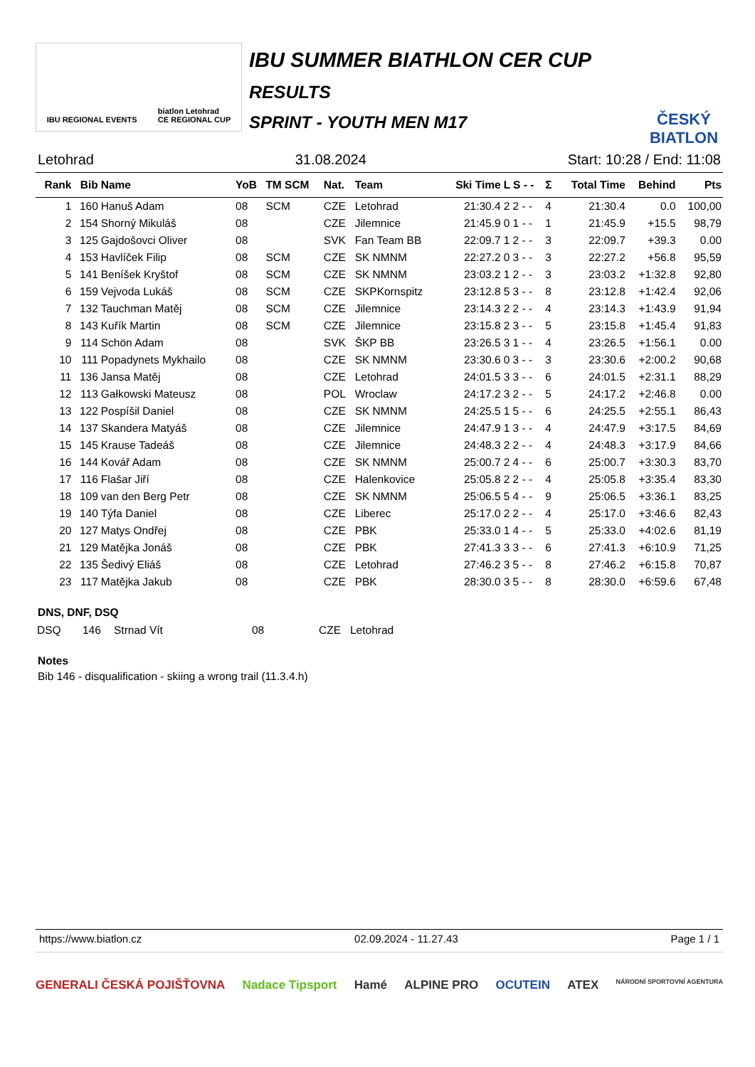IBU REGIONAL EVENTS biatlon Letohrad
CE REGIONAL CUP
IBU SUMMER BIATHLON CER CUP
RESULTS
SPRINT - YOUTH MEN M17
ČESKÝ BIATLON
Letohrad 31.08.2024 Start: 10:28 / End: 11:08
| Rank | Bib | Name | YoB | TM SCM | Nat. | Team | Ski Time | L S - - | Σ | Total Time | Behind | Pts |
| --- | --- | --- | --- | --- | --- | --- | --- | --- | --- | --- | --- | --- |
| 1 | 160 | Hanuš Adam | 08 | SCM | CZE | Letohrad | 21:30.4 | 2 2 - - | 4 | 21:30.4 | 0.0 | 100,00 |
| 2 | 154 | Shorný Mikuláš | 08 | | CZE | Jilemnice | 21:45.9 | 0 1 - - | 1 | 21:45.9 | +15.5 | 98,79 |
| 3 | 125 | Gajdošovci Oliver | 08 | | SVK | Fan Team BB | 22:09.7 | 1 2 - - | 3 | 22:09.7 | +39.3 | 0.00 |
| 4 | 153 | Havlíček Filip | 08 | SCM | CZE | SK NMNM | 22:27.2 | 0 3 - - | 3 | 22:27.2 | +56.8 | 95,59 |
| 5 | 141 | Beníšek Kryštof | 08 | SCM | CZE | SK NMNM | 23:03.2 | 1 2 - - | 3 | 23:03.2 | +1:32.8 | 92,80 |
| 6 | 159 | Vejvoda Lukáš | 08 | SCM | CZE | SKPKornspitz | 23:12.8 | 5 3 - - | 8 | 23:12.8 | +1:42.4 | 92,06 |
| 7 | 132 | Tauchman Matěj | 08 | SCM | CZE | Jilemnice | 23:14.3 | 2 2 - - | 4 | 23:14.3 | +1:43.9 | 91,94 |
| 8 | 143 | Kuřík Martin | 08 | SCM | CZE | Jilemnice | 23:15.8 | 2 3 - - | 5 | 23:15.8 | +1:45.4 | 91,83 |
| 9 | 114 | Schön Adam | 08 | | SVK | ŠKP BB | 23:26.5 | 3 1 - - | 4 | 23:26.5 | +1:56.1 | 0.00 |
| 10 | 111 | Popadynets Mykhailo | 08 | | CZE | SK NMNM | 23:30.6 | 0 3 - - | 3 | 23:30.6 | +2:00.2 | 90,68 |
| 11 | 136 | Jansa Matěj | 08 | | CZE | Letohrad | 24:01.5 | 3 3 - - | 6 | 24:01.5 | +2:31.1 | 88,29 |
| 12 | 113 | Gałkowski Mateusz | 08 | | POL | Wroclaw | 24:17.2 | 3 2 - - | 5 | 24:17.2 | +2:46.8 | 0.00 |
| 13 | 122 | Pospíšil Daniel | 08 | | CZE | SK NMNM | 24:25.5 | 1 5 - - | 6 | 24:25.5 | +2:55.1 | 86,43 |
| 14 | 137 | Skandera Matyáš | 08 | | CZE | Jilemnice | 24:47.9 | 1 3 - - | 4 | 24:47.9 | +3:17.5 | 84,69 |
| 15 | 145 | Krause Tadeáš | 08 | | CZE | Jilemnice | 24:48.3 | 2 2 - - | 4 | 24:48.3 | +3:17.9 | 84,66 |
| 16 | 144 | Kovář Adam | 08 | | CZE | SK NMNM | 25:00.7 | 2 4 - - | 6 | 25:00.7 | +3:30.3 | 83,70 |
| 17 | 116 | Flašar Jiří | 08 | | CZE | Halenkovice | 25:05.8 | 2 2 - - | 4 | 25:05.8 | +3:35.4 | 83,30 |
| 18 | 109 | van den Berg Petr | 08 | | CZE | SK NMNM | 25:06.5 | 5 4 - - | 9 | 25:06.5 | +3:36.1 | 83,25 |
| 19 | 140 | Týfa Daniel | 08 | | CZE | Liberec | 25:17.0 | 2 2 - - | 4 | 25:17.0 | +3:46.6 | 82,43 |
| 20 | 127 | Matys Ondřej | 08 | | CZE | PBK | 25:33.0 | 1 4 - - | 5 | 25:33.0 | +4:02.6 | 81,19 |
| 21 | 129 | Matějka Jonáš | 08 | | CZE | PBK | 27:41.3 | 3 3 - - | 6 | 27:41.3 | +6:10.9 | 71,25 |
| 22 | 135 | Šedivý Eliáš | 08 | | CZE | Letohrad | 27:46.2 | 3 5 - - | 8 | 27:46.2 | +6:15.8 | 70,87 |
| 23 | 117 | Matějka Jakub | 08 | | CZE | PBK | 28:30.0 | 3 5 - - | 8 | 28:30.0 | +6:59.6 | 67,48 |
DNS, DNF, DSQ
| DSQ | 146 | Strnad Vít | 08 | CZE | Letohrad |
Notes
Bib 146 - disqualification - skiing a wrong trail (11.3.4.h)
https://www.biatlon.cz 02.09.2024 - 11.27.43 Page 1 / 1
GENERALI ČESKÁ POJIŠŤOVNA Nadace Tipsport Hamé ALPINE PRO OCUTEIN ATEX NÁRODNÍ SPORTOVNÍ AGENTURA